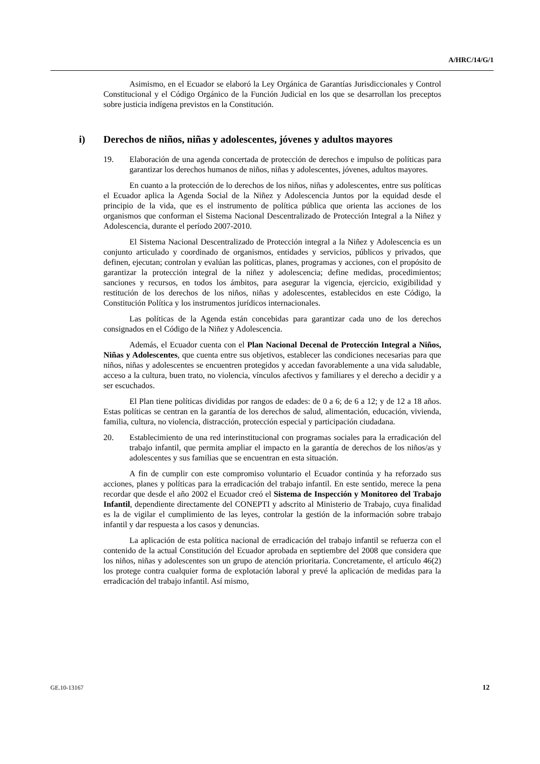A/HRC/14/G/1
Asimismo, en el Ecuador se elaboró la Ley Orgánica de Garantías Jurisdiccionales y Control Constitucional y el Código Orgánico de la Función Judicial en los que se desarrollan los preceptos sobre justicia indígena previstos en la Constitución.
i) Derechos de niños, niñas y adolescentes, jóvenes y adultos mayores
19. Elaboración de una agenda concertada de protección de derechos e impulso de políticas para garantizar los derechos humanos de niños, niñas y adolescentes, jóvenes, adultos mayores.
En cuanto a la protección de lo derechos de los niños, niñas y adolescentes, entre sus políticas el Ecuador aplica la Agenda Social de la Niñez y Adolescencia Juntos por la equidad desde el principio de la vida, que es el instrumento de política pública que orienta las acciones de los organismos que conforman el Sistema Nacional Descentralizado de Protección Integral a la Niñez y Adolescencia, durante el período 2007-2010.
El Sistema Nacional Descentralizado de Protección integral a la Niñez y Adolescencia es un conjunto articulado y coordinado de organismos, entidades y servicios, públicos y privados, que definen, ejecutan; controlan y evalúan las políticas, planes, programas y acciones, con el propósito de garantizar la protección integral de la niñez y adolescencia; define medidas, procedimientos; sanciones y recursos, en todos los ámbitos, para asegurar la vigencia, ejercicio, exigibilidad y restitución de los derechos de los niños, niñas y adolescentes, establecidos en este Código, la Constitución Política y los instrumentos jurídicos internacionales.
Las políticas de la Agenda están concebidas para garantizar cada uno de los derechos consignados en el Código de la Niñez y Adolescencia.
Además, el Ecuador cuenta con el Plan Nacional Decenal de Protección Integral a Niños, Niñas y Adolescentes, que cuenta entre sus objetivos, establecer las condiciones necesarias para que niños, niñas y adolescentes se encuentren protegidos y accedan favorablemente a una vida saludable, acceso a la cultura, buen trato, no violencia, vínculos afectivos y familiares y el derecho a decidir y a ser escuchados.
El Plan tiene políticas divididas por rangos de edades: de 0 a 6; de 6 a 12; y de 12 a 18 años. Estas políticas se centran en la garantía de los derechos de salud, alimentación, educación, vivienda, familia, cultura, no violencia, distracción, protección especial y participación ciudadana.
20. Establecimiento de una red interinstitucional con programas sociales para la erradicación del trabajo infantil, que permita ampliar el impacto en la garantía de derechos de los niños/as y adolescentes y sus familias que se encuentran en esta situación.
A fin de cumplir con este compromiso voluntario el Ecuador continúa y ha reforzado sus acciones, planes y políticas para la erradicación del trabajo infantil. En este sentido, merece la pena recordar que desde el año 2002 el Ecuador creó el Sistema de Inspección y Monitoreo del Trabajo Infantil, dependiente directamente del CONEPTI y adscrito al Ministerio de Trabajo, cuya finalidad es la de vigilar el cumplimiento de las leyes, controlar la gestión de la información sobre trabajo infantil y dar respuesta a los casos y denuncias.
La aplicación de esta política nacional de erradicación del trabajo infantil se refuerza con el contenido de la actual Constitución del Ecuador aprobada en septiembre del 2008 que considera que los niños, niñas y adolescentes son un grupo de atención prioritaria. Concretamente, el artículo 46(2) los protege contra cualquier forma de explotación laboral y prevé la aplicación de medidas para la erradicación del trabajo infantil. Así mismo,
GE.10-13167 12